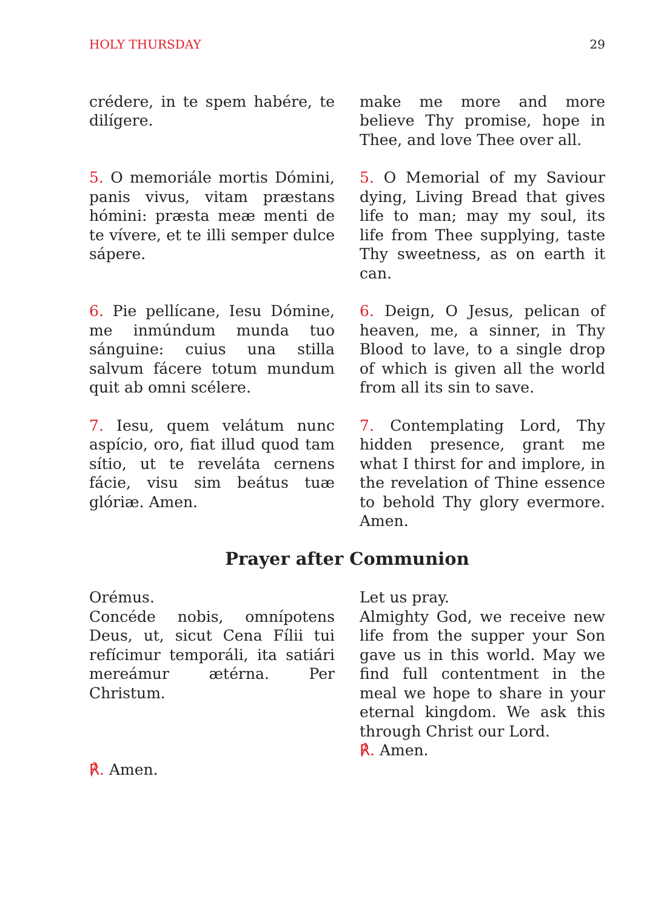HOLY THURSDAY 29
crédere, in te spem habére, te di­lígere.
make me more and more believe Thy promise, hope in Thee, and love Thee over all.
5. O memoriále mortis Dómini, panis vivus, vitam præstans hómini: præsta meæ menti de te vívere, et te illi semper dulce sápere.
5. O Memorial of my Saviour dying, Living Bread that gives life to man; may my soul, its life from Thee supplying, taste Thy sweetness, as on earth it can.
6. Pie pellícane, Iesu Dómine, me inmúndum munda tuo sánguine: cuius una stilla salvum fácere totum mundum quit ab omni scélere.
6. Deign, O Jesus, pelican of heaven, me, a sinner, in Thy Blood to lave, to a single drop of which is given all the world from all its sin to save.
7. Iesu, quem velátum nunc aspício, oro, fiat illud quod tam sítio, ut te reveláta cernens fácie, visu sim beátus tuæ glóriæ. Amen.
7. Contemplating Lord, Thy hidden presence, grant me what I thirst for and implore, in the revelation of Thine essence to behold Thy glory evermore. Amen.
Prayer after Communion
Orémus.
Concéde nobis, omnípotens Deus, ut, sicut Cena Fílii tui refícimur temporáli, ita satiári mereámur ætérna. Per Christum.
℟. Amen.
Let us pray.
Almighty God, we receive new life from the supper your Son gave us in this world. May we find full contentment in the meal we hope to share in your eternal kingdom. We ask this through Christ our Lord.
℟. Amen.